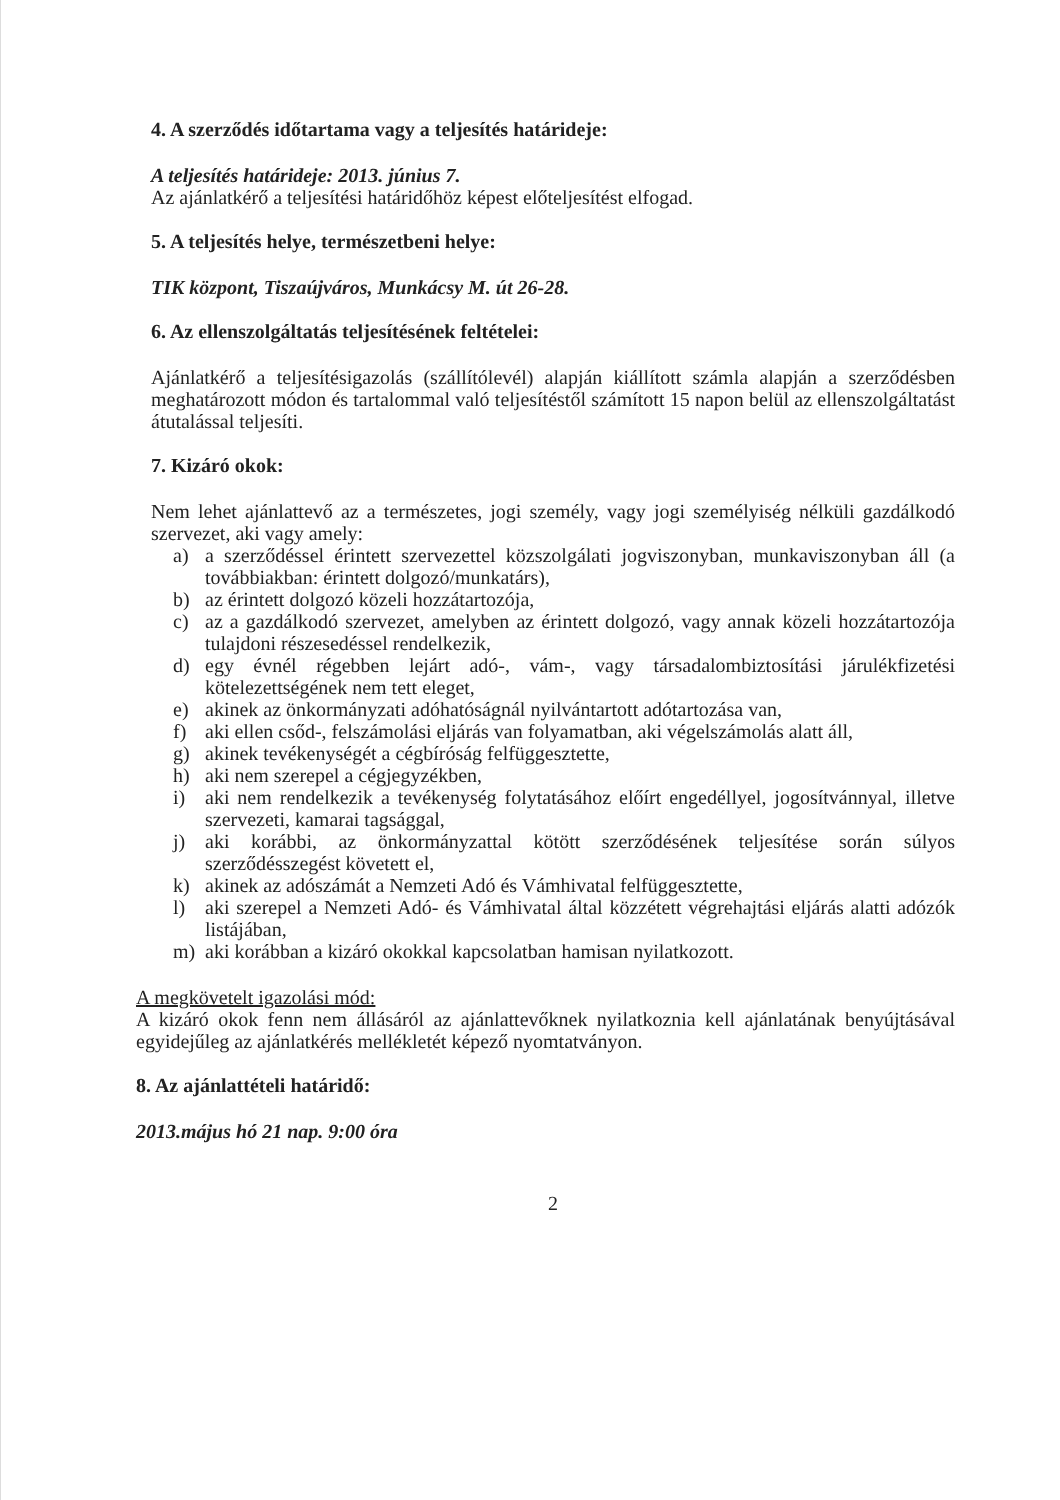4. A szerződés időtartama vagy a teljesítés határideje:
A teljesítés határideje: 2013. június 7.
Az ajánlatkérő a teljesítési határidőhöz képest előteljesítést elfogad.
5. A teljesítés helye, természetbeni helye:
TIK központ, Tiszaújváros, Munkácsy M. út 26-28.
6. Az ellenszolgáltatás teljesítésének feltételei:
Ajánlatkérő a teljesítésigazolás (szállítólevél) alapján kiállított számla alapján a szerződésben meghatározott módon és tartalommal való teljesítéstől számított 15 napon belül az ellenszolgáltatást átutalással teljesíti.
7. Kizáró okok:
Nem lehet ajánlattevő az a természetes, jogi személy, vagy jogi személyiség nélküli gazdálkodó szervezet, aki vagy amely:
a) a szerződéssel érintett szervezettel közszolgálati jogviszonyban, munkaviszonyban áll (a továbbiakban: érintett dolgozó/munkatárs),
b) az érintett dolgozó közeli hozzátartozója,
c) az a gazdálkodó szervezet, amelyben az érintett dolgozó, vagy annak közeli hozzátartozója tulajdoni részesedéssel rendelkezik,
d) egy évnél régebben lejárt adó-, vám-, vagy társadalombiztosítási járulékfizetési kötelezettségének nem tett eleget,
e) akinek az önkormányzati adóhatóságnál nyilvántartott adótartozása van,
f) aki ellen csőd-, felszámolási eljárás van folyamatban, aki végelszámolás alatt áll,
g) akinek tevékenységét a cégbíróság felfüggesztette,
h) aki nem szerepel a cégjegyzékben,
i) aki nem rendelkezik a tevékenység folytatásához előírt engedéllyel, jogosítvánnyal, illetve szervezeti, kamarai tagsággal,
j) aki korábbi, az önkormányzattal kötött szerződésének teljesítése során súlyos szerződésszegést követett el,
k) akinek az adószámát a Nemzeti Adó és Vámhivatal felfüggesztette,
l) aki szerepel a Nemzeti Adó- és Vámhivatal által közzétett végrehajtási eljárás alatti adózók listájában,
m) aki korábban a kizáró okokkal kapcsolatban hamisan nyilatkozott.
A megkövetelt igazolási mód:
A kizáró okok fenn nem állásáról az ajánlattevőknek nyilatkoznia kell ajánlatának benyújtásával egyidejűleg az ajánlatkérés mellékletét képező nyomtatványon.
8. Az ajánlattételi határidő:
2013.május hó 21 nap. 9:00 óra
2